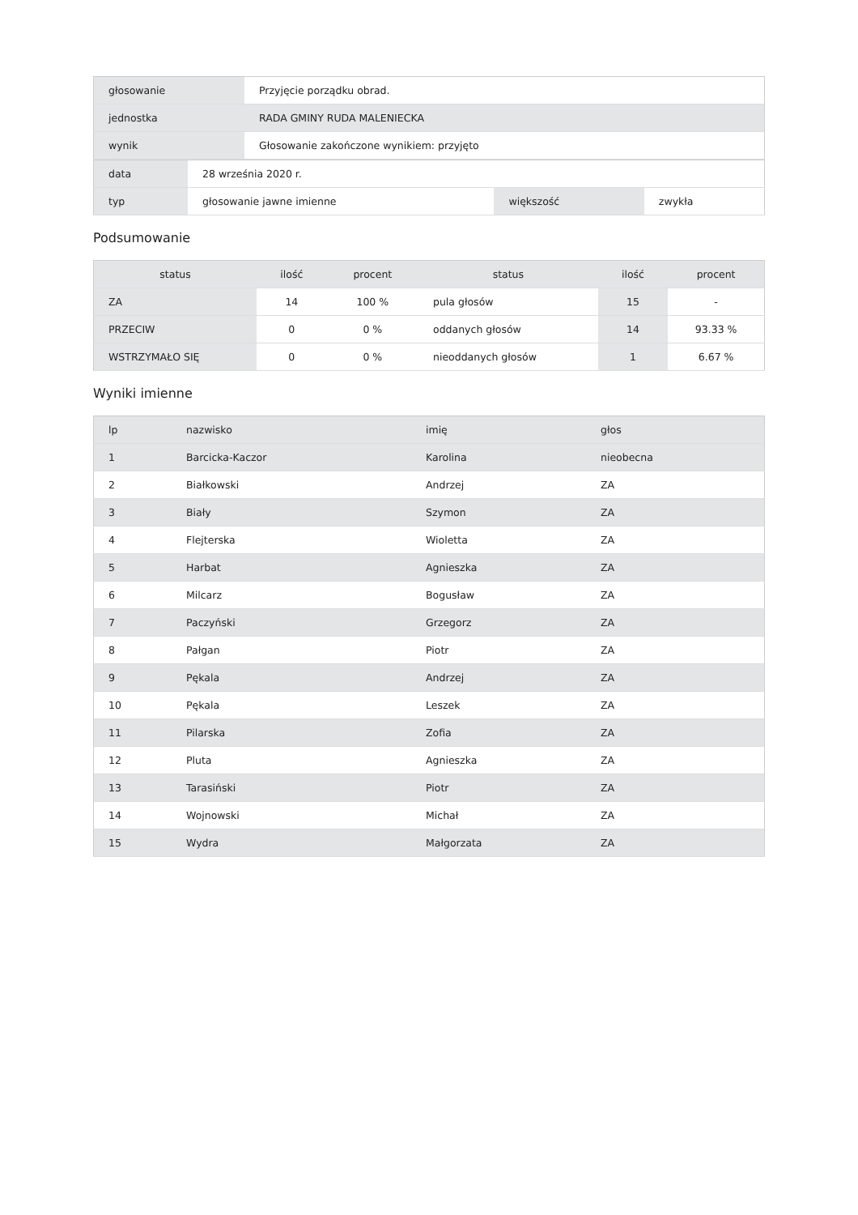| głosowanie | Przyjęcie porządku obrad. |
| jednostka | RADA GMINY RUDA MALENIECKA |
| wynik | Głosowanie zakończone wynikiem: przyjęto |
| data | 28 września 2020 r. | | |
| typ | głosowanie jawne imienne | większość | zwykła |
Podsumowanie
| status | ilość | procent | status | ilość | procent |
| --- | --- | --- | --- | --- | --- |
| ZA | 14 | 100 % | pula głosów | 15 | - |
| PRZECIW | 0 | 0 % | oddanych głosów | 14 | 93.33 % |
| WSTRZYMAŁO SIĘ | 0 | 0 % | nieoddanych głosów | 1 | 6.67 % |
Wyniki imienne
| lp | nazwisko | imię | głos |
| --- | --- | --- | --- |
| 1 | Barcicka-Kaczor | Karolina | nieobecna |
| 2 | Białkowski | Andrzej | ZA |
| 3 | Biały | Szymon | ZA |
| 4 | Flejterska | Wioletta | ZA |
| 5 | Harbat | Agnieszka | ZA |
| 6 | Milcarz | Bogusław | ZA |
| 7 | Paczyński | Grzegorz | ZA |
| 8 | Pałgan | Piotr | ZA |
| 9 | Pękala | Andrzej | ZA |
| 10 | Pękala | Leszek | ZA |
| 11 | Pilarska | Zofia | ZA |
| 12 | Pluta | Agnieszka | ZA |
| 13 | Tarasiński | Piotr | ZA |
| 14 | Wojnowski | Michał | ZA |
| 15 | Wydra | Małgorzata | ZA |